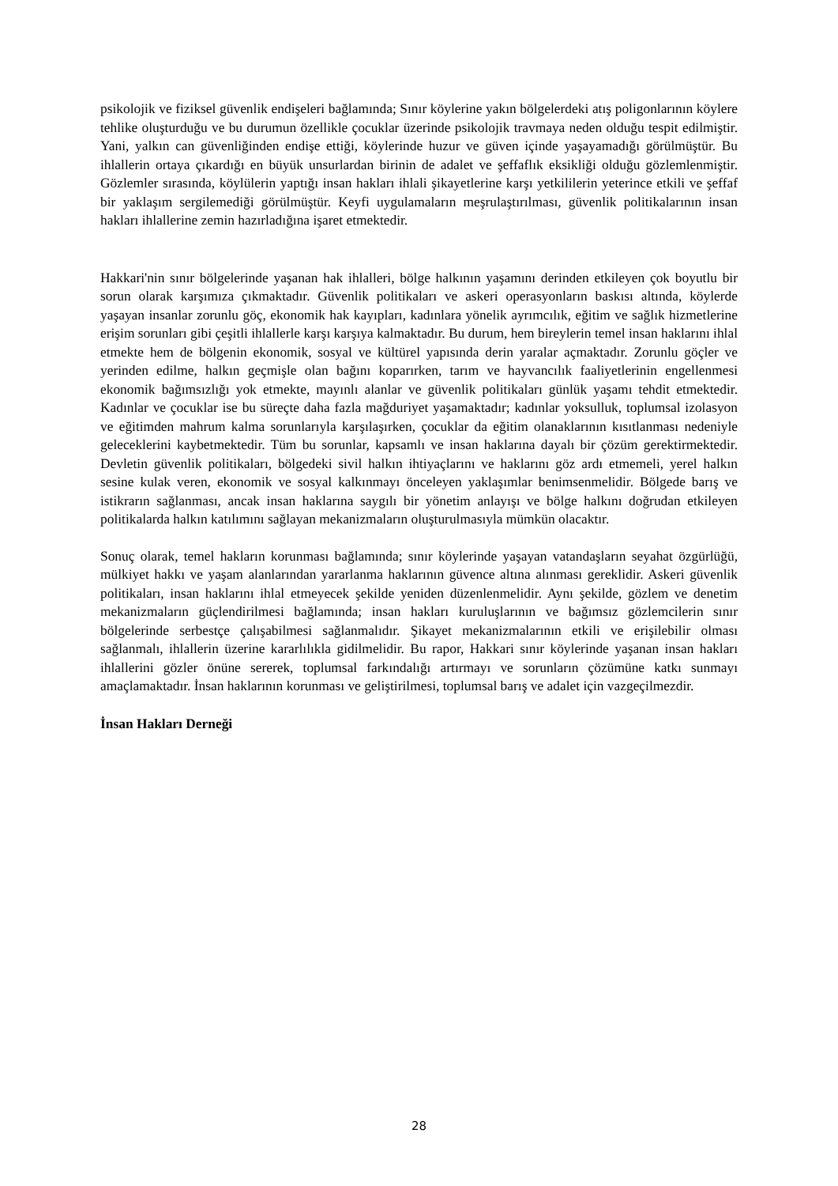psikolojik ve fiziksel güvenlik endişeleri bağlamında; Sınır köylerine yakın bölgelerdeki atış poligonlarının köylere tehlike oluşturduğu ve bu durumun özellikle çocuklar üzerinde psikolojik travmaya neden olduğu tespit edilmiştir. Yani, yalkın can güvenliğinden endişe ettiği, köylerinde huzur ve güven içinde yaşayamadığı görülmüştür. Bu ihlallerin ortaya çıkardığı en büyük unsurlardan birinin de adalet ve şeffaflık eksikliği olduğu gözlemlenmiştir. Gözlemler sırasında, köylülerin yaptığı insan hakları ihlali şikayetlerine karşı yetkililerin yeterince etkili ve şeffaf bir yaklaşım sergilemediği görülmüştür. Keyfi uygulamaların meşrulaştırılması, güvenlik politikalarının insan hakları ihlallerine zemin hazırladığına işaret etmektedir.
Hakkari'nin sınır bölgelerinde yaşanan hak ihlalleri, bölge halkının yaşamını derinden etkileyen çok boyutlu bir sorun olarak karşımıza çıkmaktadır. Güvenlik politikaları ve askeri operasyonların baskısı altında, köylerde yaşayan insanlar zorunlu göç, ekonomik hak kayıpları, kadınlara yönelik ayrımcılık, eğitim ve sağlık hizmetlerine erişim sorunları gibi çeşitli ihlallerle karşı karşıya kalmaktadır. Bu durum, hem bireylerin temel insan haklarını ihlal etmekte hem de bölgenin ekonomik, sosyal ve kültürel yapısında derin yaralar açmaktadır. Zorunlu göçler ve yerinden edilme, halkın geçmişle olan bağını koparırken, tarım ve hayvancılık faaliyetlerinin engellenmesi ekonomik bağımsızlığı yok etmekte, mayınlı alanlar ve güvenlik politikaları günlük yaşamı tehdit etmektedir. Kadınlar ve çocuklar ise bu süreçte daha fazla mağduriyet yaşamaktadır; kadınlar yoksulluk, toplumsal izolasyon ve eğitimden mahrum kalma sorunlarıyla karşılaşırken, çocuklar da eğitim olanaklarının kısıtlanması nedeniyle geleceklerini kaybetmektedir. Tüm bu sorunlar, kapsamlı ve insan haklarına dayalı bir çözüm gerektirmektedir. Devletin güvenlik politikaları, bölgedeki sivil halkın ihtiyaçlarını ve haklarını göz ardı etmemeli, yerel halkın sesine kulak veren, ekonomik ve sosyal kalkınmayı önceleyen yaklaşımlar benimsenmelidir. Bölgede barış ve istikrarın sağlanması, ancak insan haklarına saygılı bir yönetim anlayışı ve bölge halkını doğrudan etkileyen politikalarda halkın katılımını sağlayan mekanizmaların oluşturulmasıyla mümkün olacaktır.
Sonuç olarak, temel hakların korunması bağlamında; sınır köylerinde yaşayan vatandaşların seyahat özgürlüğü, mülkiyet hakkı ve yaşam alanlarından yararlanma haklarının güvence altına alınması gereklidir. Askeri güvenlik politikaları, insan haklarını ihlal etmeyecek şekilde yeniden düzenlenmelidir. Aynı şekilde, gözlem ve denetim mekanizmaların güçlendirilmesi bağlamında; insan hakları kuruluşlarının ve bağımsız gözlemcilerin sınır bölgelerinde serbestçe çalışabilmesi sağlanmalıdır. Şikayet mekanizmalarının etkili ve erişilebilir olması sağlanmalı, ihlallerin üzerine kararlılıkla gidilmelidir. Bu rapor, Hakkari sınır köylerinde yaşanan insan hakları ihlallerini gözler önüne sererek, toplumsal farkındalığı artırmayı ve sorunların çözümüne katkı sunmayı amaçlamaktadır. İnsan haklarının korunması ve geliştirilmesi, toplumsal barış ve adalet için vazgeçilmezdir.
İnsan Hakları Derneği
28